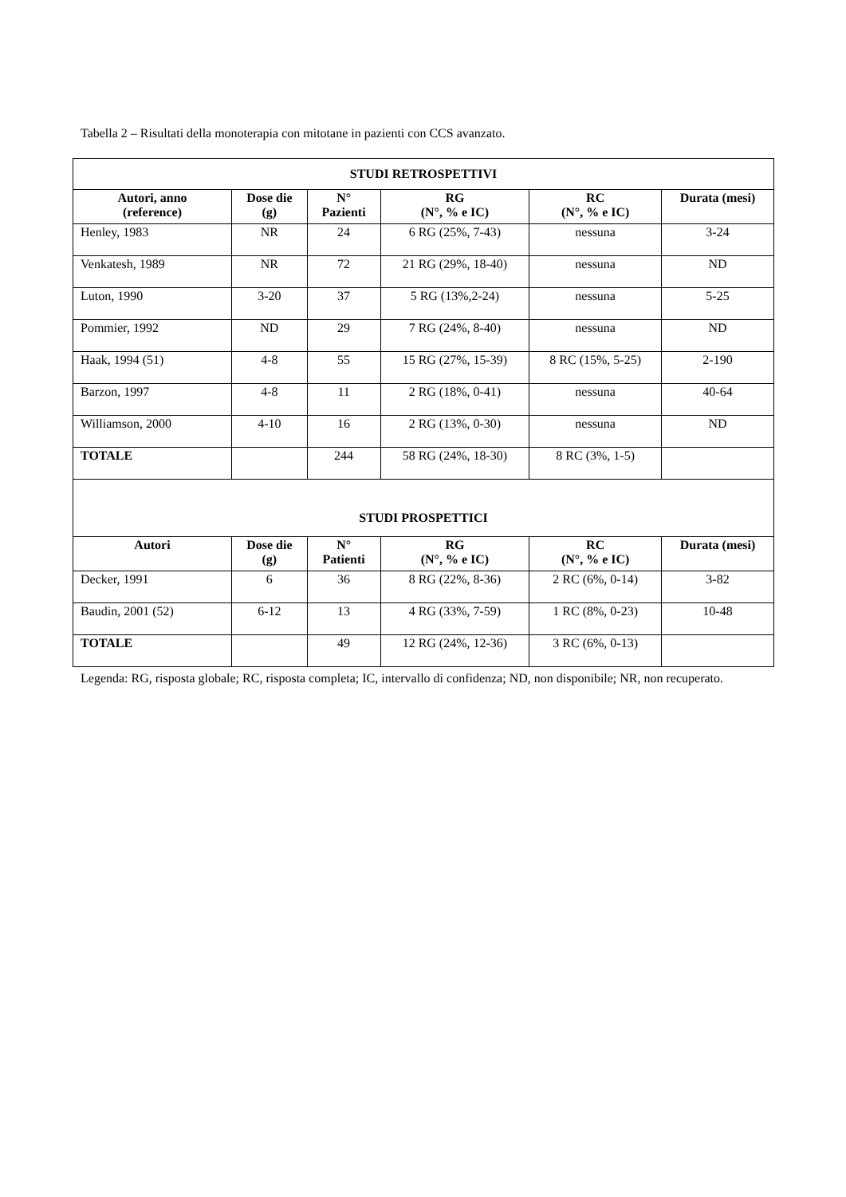Tabella 2 – Risultati della monoterapia con mitotane in pazienti con CCS avanzato.
| STUDI RETROSPETTIVI | | | | | |
| Autori, anno (reference) | Dose die (g) | N° Pazienti | RG (N°, % e IC) | RC (N°, % e IC) | Durata (mesi) |
| Henley, 1983 | NR | 24 | 6 RG (25%, 7-43) | nessuna | 3-24 |
| Venkatesh, 1989 | NR | 72 | 21 RG (29%, 18-40) | nessuna | ND |
| Luton, 1990 | 3-20 | 37 | 5 RG (13%,2-24) | nessuna | 5-25 |
| Pommier, 1992 | ND | 29 | 7 RG (24%, 8-40) | nessuna | ND |
| Haak, 1994 (51) | 4-8 | 55 | 15 RG (27%, 15-39) | 8 RC (15%, 5-25) | 2-190 |
| Barzon, 1997 | 4-8 | 11 | 2 RG (18%, 0-41) | nessuna | 40-64 |
| Williamson, 2000 | 4-10 | 16 | 2 RG (13%, 0-30) | nessuna | ND |
| TOTALE | | 244 | 58 RG (24%, 18-30) | 8 RC (3%, 1-5) | |
| STUDI PROSPETTICI | | | | | |
| Autori | Dose die (g) | N° Patienti | RG (N°, % e IC) | RC (N°, % e IC) | Durata (mesi) |
| Decker, 1991 | 6 | 36 | 8 RG (22%, 8-36) | 2 RC (6%, 0-14) | 3-82 |
| Baudin, 2001 (52) | 6-12 | 13 | 4 RG (33%, 7-59) | 1 RC (8%, 0-23) | 10-48 |
| TOTALE | | 49 | 12 RG (24%, 12-36) | 3 RC (6%, 0-13) | |
Legenda: RG, risposta globale; RC, risposta completa; IC, intervallo di confidenza; ND, non disponibile; NR, non recuperato.